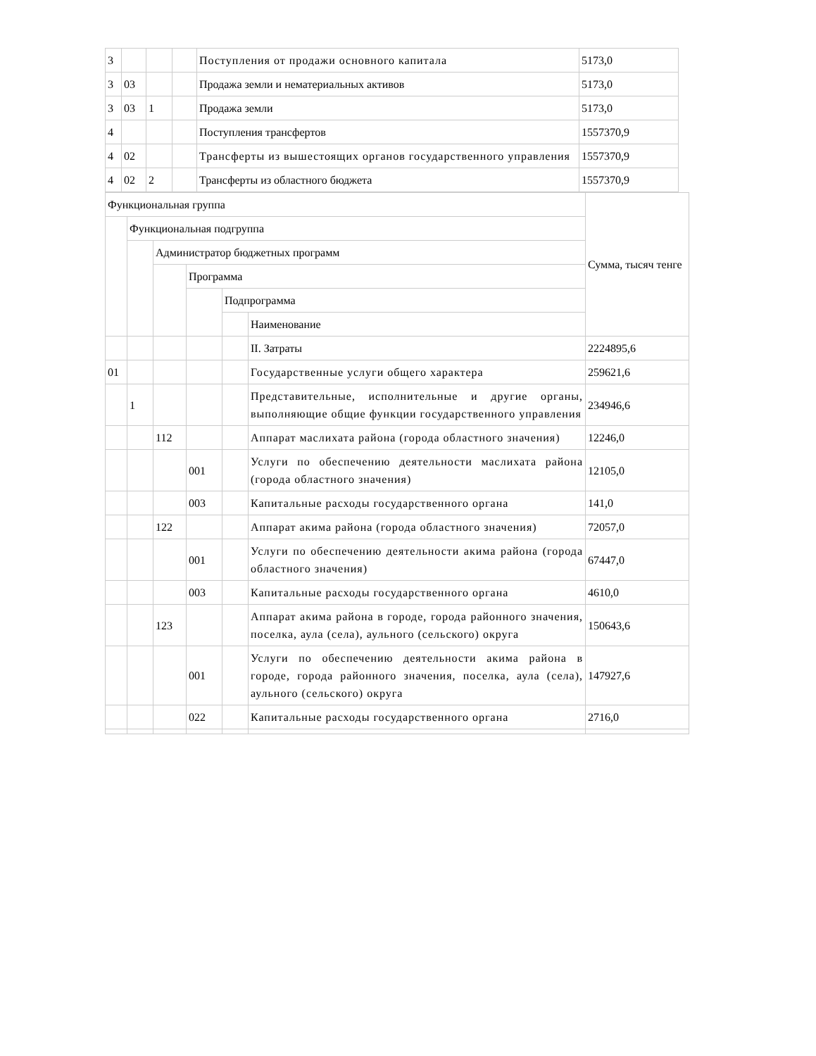| 3 | | | | Поступления от продажи основного капитала | 5173,0 |
| 3 | 03 | | | Продажа земли и нематериальных активов | 5173,0 |
| 3 | 03 | 1 | | Продажа земли | 5173,0 |
| 4 | | | | Поступления трансфертов | 1557370,9 |
| 4 | 02 | | | Трансферты из вышестоящих органов государственного управления | 1557370,9 |
| 4 | 02 | 2 | | Трансферты из областного бюджета | 1557370,9 |
| Функциональная группа | | | | | | Сумма, тысяч тенге |
| | Функциональная подгруппа | | | | | |
| | | Администратор бюджетных программ | | | | |
| | | | Программа | | | |
| | | | | Подпрограмма | | |
| | | | | | Наименование | |
| | | | | | II. Затраты | 2224895,6 |
| 01 | | | | | Государственные услуги общего характера | 259621,6 |
| | 1 | | | | Представительные, исполнительные и другие органы, выполняющие общие функции государственного управления | 234946,6 |
| | | 112 | | | Аппарат маслихата района (города областного значения) | 12246,0 |
| | | | 001 | | Услуги по обеспечению деятельности маслихата района (города областного значения) | 12105,0 |
| | | | 003 | | Капитальные расходы государственного органа | 141,0 |
| | | 122 | | | Аппарат акима района (города областного значения) | 72057,0 |
| | | | 001 | | Услуги по обеспечению деятельности акима района (города областного значения) | 67447,0 |
| | | | 003 | | Капитальные расходы государственного органа | 4610,0 |
| | | 123 | | | Аппарат акима района в городе, города районного значения, поселка, аула (села), аульного (сельского) округа | 150643,6 |
| | | | 001 | | Услуги по обеспечению деятельности акима района в городе, города районного значения, поселка, аула (села), аульного (сельского) округа | 147927,6 |
| | | | 022 | | Капитальные расходы государственного органа | 2716,0 |